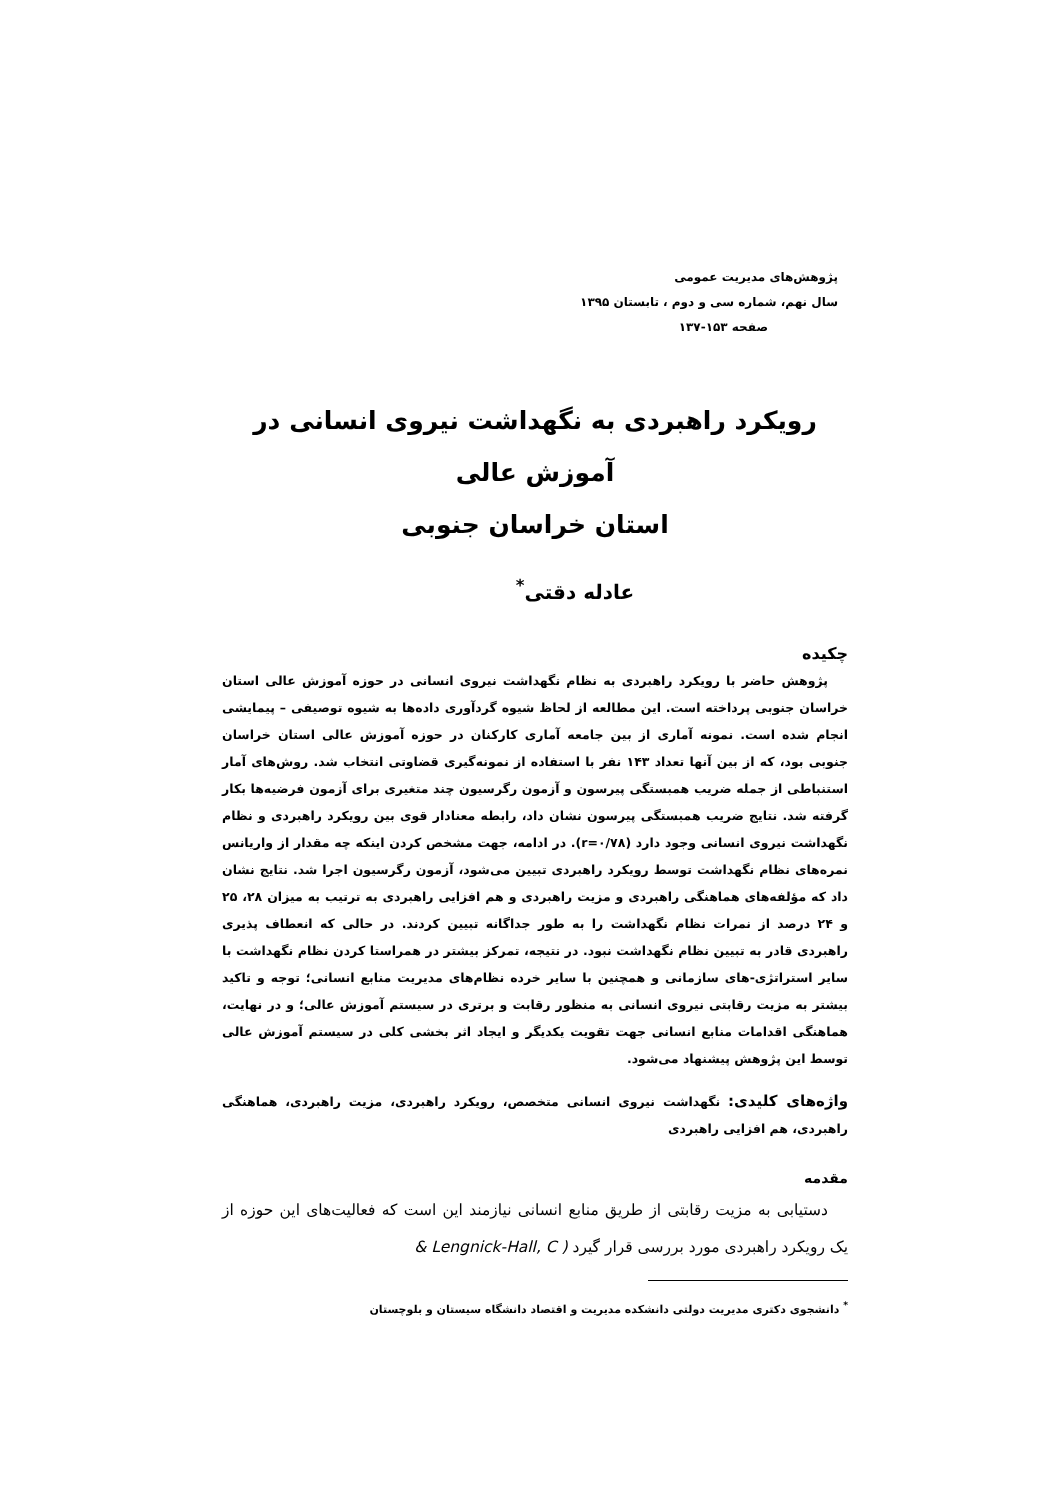پژوهش‌های مدیریت عمومی
سال نهم، شماره سی و دوم ، تابستان ۱۳۹۵
صفحه ۱۵۳-۱۳۷
رویکرد راهبردی به نگهداشت نیروی انسانی در آموزش عالی
استان خراسان جنوبی
عادله دقتی<sup>*</sup>
چکیده
پژوهش حاضر با رویکرد راهبردی به نظام نگهداشت نیروی انسانی در حوزه آموزش عالی استان خراسان جنوبی پرداخته است. این مطالعه از لحاظ شیوه گردآوری داده‌ها به شیوه توصیفی – پیمایشی انجام شده است. نمونه آماری از بین جامعه آماری کارکنان در حوزه آموزش عالی استان خراسان جنوبی بود، که از بین آنها تعداد ۱۴۳ نفر با استفاده از نمونه‌گیری قضاوتی انتخاب شد. روش‌های آمار استنباطی از جمله ضریب همبستگی پیرسون و آزمون رگرسیون چند متغیری برای آزمون فرضیه‌ها بکار گرفته شد. نتایج ضریب همبستگی پیرسون نشان داد، رابطه معنادار قوی بین رویکرد راهبردی و نظام نگهداشت نیروی انسانی وجود دارد (r=۰/۷۸). در ادامه، جهت مشخص کردن اینکه چه مقدار از واریانس نمره‌های نظام نگهداشت توسط رویکرد راهبردی تبیین می‌شود، آزمون رگرسیون اجرا شد. نتایج نشان داد که مؤلفه‌های هماهنگی راهبردی و مزیت راهبردی و هم افزایی راهبردی به ترتیب به میزان ۲۸، ۲۵ و ۲۴ درصد از نمرات نظام نگهداشت را به طور جداگانه تبیین کردند. در حالی که انعطاف پذیری راهبردی قادر به تبیین نظام نگهداشت نبود. در نتیجه، تمرکز بیشتر در همراستا کردن نظام نگهداشت با سایر استراتژی-های سازمانی و همچنین با سایر خرده نظام‌های مدیریت منابع انسانی؛ توجه و تاکید بیشتر به مزیت رقابتی نیروی انسانی به منظور رقابت و برتری در سیستم آموزش عالی؛ و در نهایت، هماهنگی اقدامات منابع انسانی جهت تقویت یکدیگر و ایجاد اثر بخشی کلی در سیستم آموزش عالی توسط این پژوهش پیشنهاد می‌شود.
واژه‌های کلیدی: نگهداشت نیروی انسانی متخصص، رویکرد راهبردی، مزیت راهبردی، هماهنگی راهبردی، هم افزایی راهبردی
مقدمه
دستیابی به مزیت رقابتی از طریق منابع انسانی نیازمند این است که فعالیت‌های این حوزه از یک رویکرد راهبردی مورد بررسی قرار گیرد ( Lengnick-Hall, C &
<sup>*</sup> دانشجوی دکتری مدیریت دولتی دانشکده مدیریت و اقتصاد دانشگاه سیستان و بلوچستان